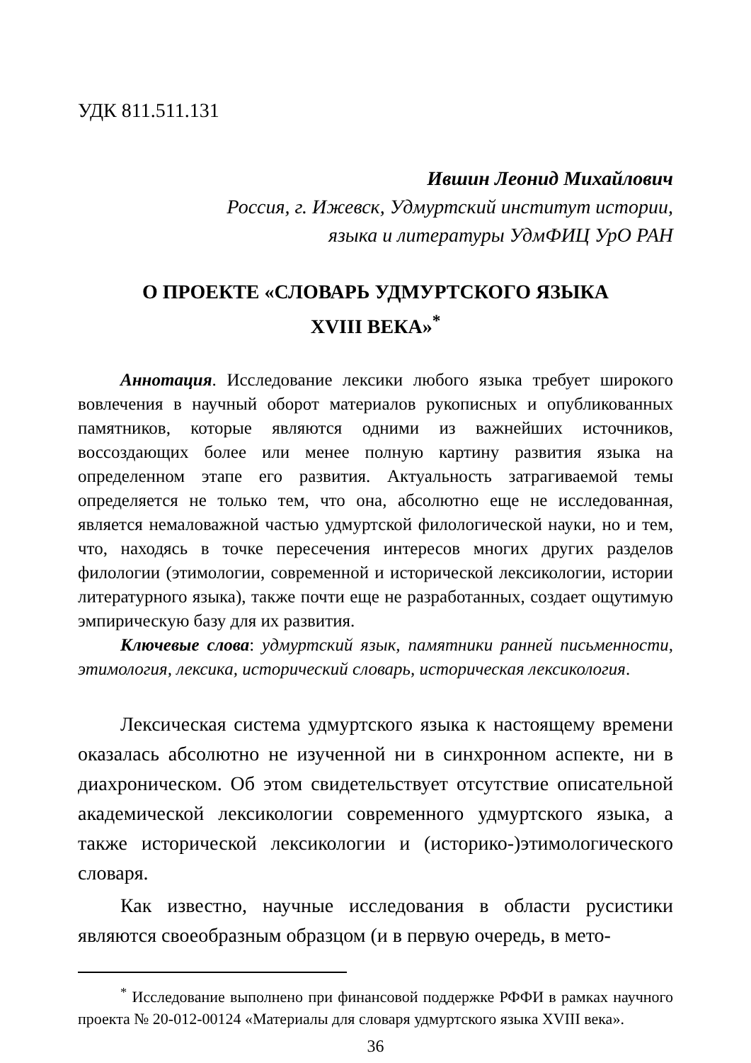УДК 811.511.131
Ившин Леонид Михайлович
Россия, г. Ижевск, Удмуртский институт истории,
языка и литературы УдмФИЦ УрО РАН
О ПРОЕКТЕ «СЛОВАРЬ УДМУРТСКОГО ЯЗЫКА
XVIII ВЕКА»<sup>*</sup>
Аннотация. Исследование лексики любого языка требует широкого вовлечения в научный оборот материалов рукописных и опубликованных памятников, которые являются одними из важнейших источников, воссоздающих более или менее полную картину развития языка на определенном этапе его развития. Актуальность затрагиваемой темы определяется не только тем, что она, абсолютно еще не исследованная, является немаловажной частью удмуртской филологической науки, но и тем, что, находясь в точке пересечения интересов многих других разделов филологии (этимологии, современной и исторической лексикологии, истории литературного языка), также почти еще не разработанных, создает ощутимую эмпирическую базу для их развития.
Ключевые слова: удмуртский язык, памятники ранней письменности, этимология, лексика, исторический словарь, историческая лексикология.
Лексическая система удмуртского языка к настоящему времени оказалась абсолютно не изученной ни в синхронном аспекте, ни в диахроническом. Об этом свидетельствует отсутствие описательной академической лексикологии современного удмуртского языка, а также исторической лексикологии и (историко-)этимологического словаря.
Как известно, научные исследования в области русистики являются своеобразным образцом (и в первую очередь, в мето-
<sup>*</sup> Исследование выполнено при финансовой поддержке РФФИ в рамках научного проекта № 20-012-00124 «Материалы для словаря удмуртского языка XVIII века».
36